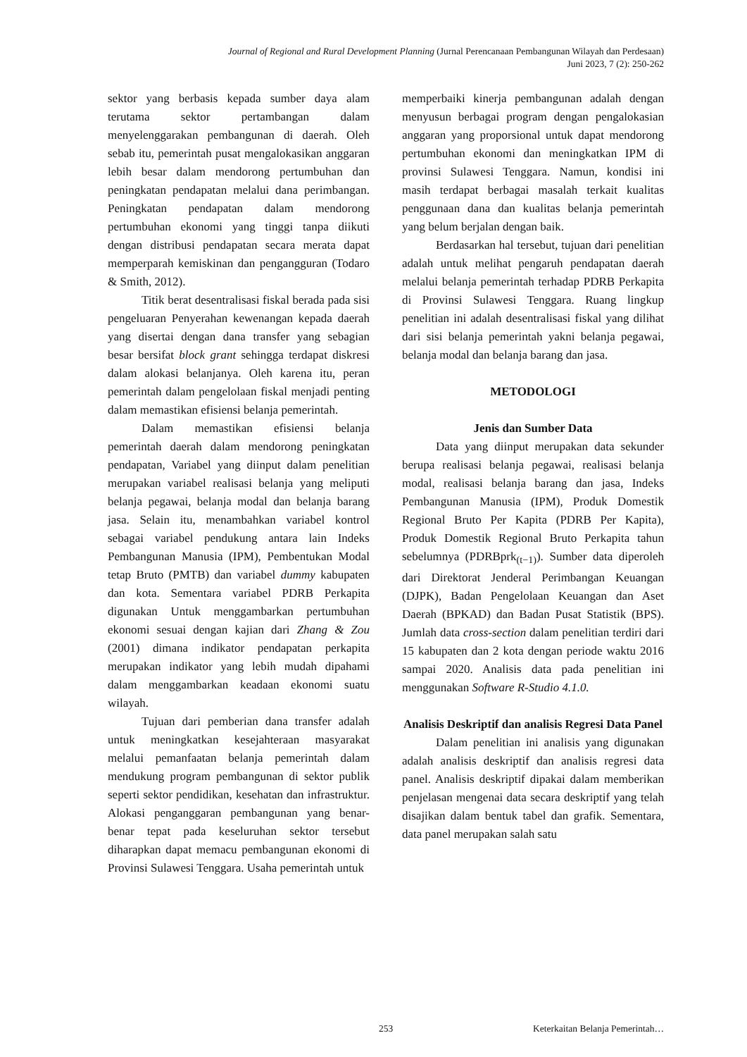Journal of Regional and Rural Development Planning (Jurnal Perencanaan Pembangunan Wilayah dan Perdesaan)
Juni 2023, 7 (2): 250-262
sektor yang berbasis kepada sumber daya alam terutama sektor pertambangan dalam menyelenggarakan pembangunan di daerah. Oleh sebab itu, pemerintah pusat mengalokasikan anggaran lebih besar dalam mendorong pertumbuhan dan peningkatan pendapatan melalui dana perimbangan. Peningkatan pendapatan dalam mendorong pertumbuhan ekonomi yang tinggi tanpa diikuti dengan distribusi pendapatan secara merata dapat memperparah kemiskinan dan pengangguran (Todaro & Smith, 2012).
Titik berat desentralisasi fiskal berada pada sisi pengeluaran Penyerahan kewenangan kepada daerah yang disertai dengan dana transfer yang sebagian besar bersifat block grant sehingga terdapat diskresi dalam alokasi belanjanya. Oleh karena itu, peran pemerintah dalam pengelolaan fiskal menjadi penting dalam memastikan efisiensi belanja pemerintah.
Dalam memastikan efisiensi belanja pemerintah daerah dalam mendorong peningkatan pendapatan, Variabel yang diinput dalam penelitian merupakan variabel realisasi belanja yang meliputi belanja pegawai, belanja modal dan belanja barang jasa. Selain itu, menambahkan variabel kontrol sebagai variabel pendukung antara lain Indeks Pembangunan Manusia (IPM), Pembentukan Modal tetap Bruto (PMTB) dan variabel dummy kabupaten dan kota. Sementara variabel PDRB Perkapita digunakan Untuk menggambarkan pertumbuhan ekonomi sesuai dengan kajian dari Zhang & Zou (2001) dimana indikator pendapatan perkapita merupakan indikator yang lebih mudah dipahami dalam menggambarkan keadaan ekonomi suatu wilayah.
Tujuan dari pemberian dana transfer adalah untuk meningkatkan kesejahteraan masyarakat melalui pemanfaatan belanja pemerintah dalam mendukung program pembangunan di sektor publik seperti sektor pendidikan, kesehatan dan infrastruktur. Alokasi penganggaran pembangunan yang benar-benar tepat pada keseluruhan sektor tersebut diharapkan dapat memacu pembangunan ekonomi di Provinsi Sulawesi Tenggara. Usaha pemerintah untuk
memperbaiki kinerja pembangunan adalah dengan menyusun berbagai program dengan pengalokasian anggaran yang proporsional untuk dapat mendorong pertumbuhan ekonomi dan meningkatkan IPM di provinsi Sulawesi Tenggara. Namun, kondisi ini masih terdapat berbagai masalah terkait kualitas penggunaan dana dan kualitas belanja pemerintah yang belum berjalan dengan baik.
Berdasarkan hal tersebut, tujuan dari penelitian adalah untuk melihat pengaruh pendapatan daerah melalui belanja pemerintah terhadap PDRB Perkapita di Provinsi Sulawesi Tenggara. Ruang lingkup penelitian ini adalah desentralisasi fiskal yang dilihat dari sisi belanja pemerintah yakni belanja pegawai, belanja modal dan belanja barang dan jasa.
METODOLOGI
Jenis dan Sumber Data
Data yang diinput merupakan data sekunder berupa realisasi belanja pegawai, realisasi belanja modal, realisasi belanja barang dan jasa, Indeks Pembangunan Manusia (IPM), Produk Domestik Regional Bruto Per Kapita (PDRB Per Kapita), Produk Domestik Regional Bruto Perkapita tahun sebelumnya (PDRBprk<sub>(t−1)</sub>). Sumber data diperoleh dari Direktorat Jenderal Perimbangan Keuangan (DJPK), Badan Pengelolaan Keuangan dan Aset Daerah (BPKAD) dan Badan Pusat Statistik (BPS). Jumlah data cross-section dalam penelitian terdiri dari 15 kabupaten dan 2 kota dengan periode waktu 2016 sampai 2020. Analisis data pada penelitian ini menggunakan Software R-Studio 4.1.0.
Analisis Deskriptif dan analisis Regresi Data Panel
Dalam penelitian ini analisis yang digunakan adalah analisis deskriptif dan analisis regresi data panel. Analisis deskriptif dipakai dalam memberikan penjelasan mengenai data secara deskriptif yang telah disajikan dalam bentuk tabel dan grafik. Sementara, data panel merupakan salah satu
253 Keterkaitan Belanja Pemerintah…